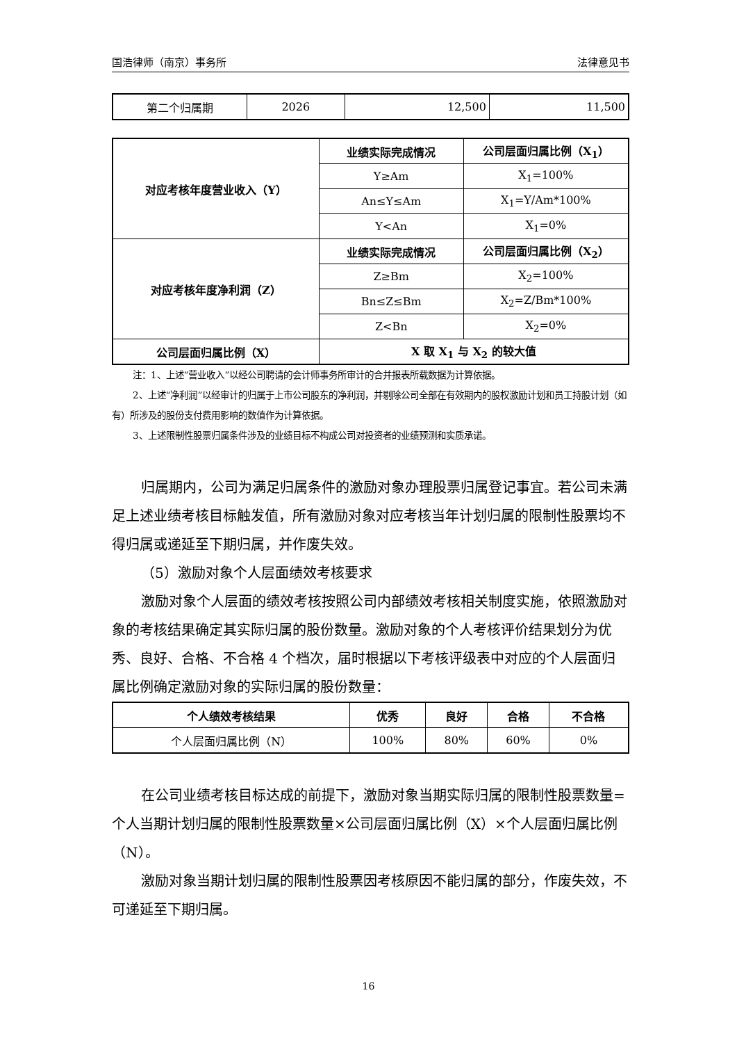国浩律师（南京）事务所 法律意见书
| 第二个归属期 | 2026 | 12,500 | 11,500 |
| 对应考核年度营业收入（Y） | 业绩实际完成情况 | 公司层面归属比例（X<sub>1</sub>） |
| --- | --- | --- |
| | Y≥Am | X<sub>1</sub>=100% |
| | An≤Y≤Am | X<sub>1</sub>=Y/Am*100% |
| | Y<An | X<sub>1</sub>=0% |
| 对应考核年度净利润（Z） | 业绩实际完成情况 | 公司层面归属比例（X<sub>2</sub>） |
| | Z≥Bm | X<sub>2</sub>=100% |
| | Bn≤Z≤Bm | X<sub>2</sub>=Z/Bm*100% |
| | Z<Bn | X<sub>2</sub>=0% |
| 公司层面归属比例（X） | X 取 X<sub>1</sub> 与 X<sub>2</sub> 的较大值 | |
注：1、上述“营业收入”以经公司聘请的会计师事务所审计的合并报表所载数据为计算依据。
2、上述“净利润”以经审计的归属于上市公司股东的净利润，并剔除公司全部在有效期内的股权激励计划和员工持股计划（如有）所涉及的股份支付费用影响的数值作为计算依据。
3、上述限制性股票归属条件涉及的业绩目标不构成公司对投资者的业绩预测和实质承诺。
归属期内，公司为满足归属条件的激励对象办理股票归属登记事宜。若公司未满足上述业绩考核目标触发值，所有激励对象对应考核当年计划归属的限制性股票均不得归属或递延至下期归属，并作废失效。
（5）激励对象个人层面绩效考核要求
激励对象个人层面的绩效考核按照公司内部绩效考核相关制度实施，依照激励对象的考核结果确定其实际归属的股份数量。激励对象的个人考核评价结果划分为优秀、良好、合格、不合格 4 个档次，届时根据以下考核评级表中对应的个人层面归属比例确定激励对象的实际归属的股份数量：
| 个人绩效考核结果 | 优秀 | 良好 | 合格 | 不合格 |
| --- | --- | --- | --- | --- |
| 个人层面归属比例（N） | 100% | 80% | 60% | 0% |
在公司业绩考核目标达成的前提下，激励对象当期实际归属的限制性股票数量=个人当期计划归属的限制性股票数量×公司层面归属比例（X）×个人层面归属比例（N）。
激励对象当期计划归属的限制性股票因考核原因不能归属的部分，作废失效，不可递延至下期归属。
16